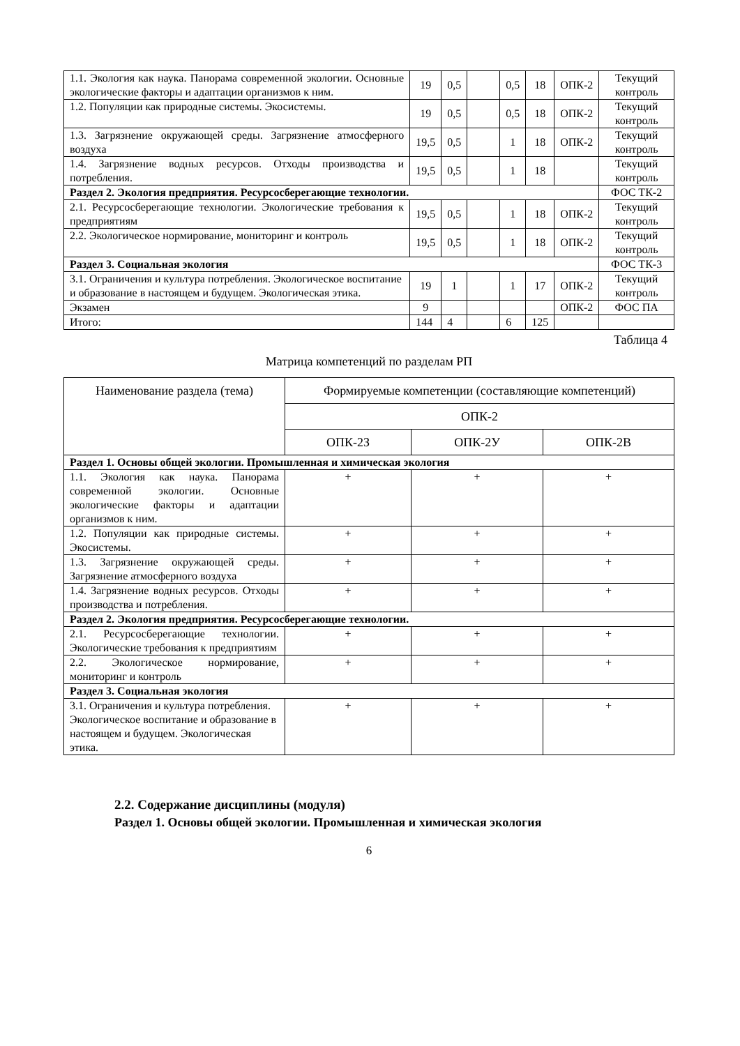| 1.1. Экология как наука. Панорама современной экологии. Основные экологические факторы и адаптации организмов к ним. | 19 | 0,5 | | 0,5 | 18 | ОПК-2 | Текущий контроль |
| 1.2. Популяции как природные системы. Экосистемы. | 19 | 0,5 | | 0,5 | 18 | ОПК-2 | Текущий контроль |
| 1.3. Загрязнение окружающей среды. Загрязнение атмосферного воздуха | 19,5 | 0,5 | | 1 | 18 | ОПК-2 | Текущий контроль |
| 1.4. Загрязнение водных ресурсов. Отходы производства и потребления. | 19,5 | 0,5 | | 1 | 18 | | Текущий контроль |
| Раздел 2. Экология предприятия. Ресурсосберегающие технологии. | | | | | | | ФОС ТК-2 |
| 2.1. Ресурсосберегающие технологии. Экологические требования к предприятиям | 19,5 | 0,5 | | 1 | 18 | ОПК-2 | Текущий контроль |
| 2.2. Экологическое нормирование, мониторинг и контроль | 19,5 | 0,5 | | 1 | 18 | ОПК-2 | Текущий контроль |
| Раздел 3. Социальная экология | | | | | | | ФОС ТК-3 |
| 3.1. Ограничения и культура потребления. Экологическое воспитание и образование в настоящем и будущем. Экологическая этика. | 19 | 1 | | 1 | 17 | ОПК-2 | Текущий контроль |
| Экзамен | 9 | | | | | ОПК-2 | ФОС ПА |
| Итого: | 144 | 4 | | 6 | 125 | | |
Таблица 4
Матрица компетенций по разделам РП
| Наименование раздела (тема) | Формируемые компетенции (составляющие компетенций) | | |
| --- | --- | --- | --- |
| | ОПК-2 | | |
| | ОПК-2З | ОПК-2У | ОПК-2В |
| Раздел 1. Основы общей экологии. Промышленная и химическая экология | | | |
| 1.1. Экология как наука. Панорама современной экологии. Основные экологические факторы и адаптации организмов к ним. | + | + | + |
| 1.2. Популяции как природные системы. Экосистемы. | + | + | + |
| 1.3. Загрязнение окружающей среды. Загрязнение атмосферного воздуха | + | + | + |
| 1.4. Загрязнение водных ресурсов. Отходы производства и потребления. | + | + | + |
| Раздел 2. Экология предприятия. Ресурсосберегающие технологии. | | | |
| 2.1. Ресурсосберегающие технологии. Экологические требования к предприятиям | + | + | + |
| 2.2. Экологическое нормирование, мониторинг и контроль | + | + | + |
| Раздел 3. Социальная экология | | | |
| 3.1. Ограничения и культура потребления. Экологическое воспитание и образование в настоящем и будущем. Экологическая этика. | + | + | + |
2.2. Содержание дисциплины (модуля)
Раздел 1. Основы общей экологии. Промышленная и химическая экология
6